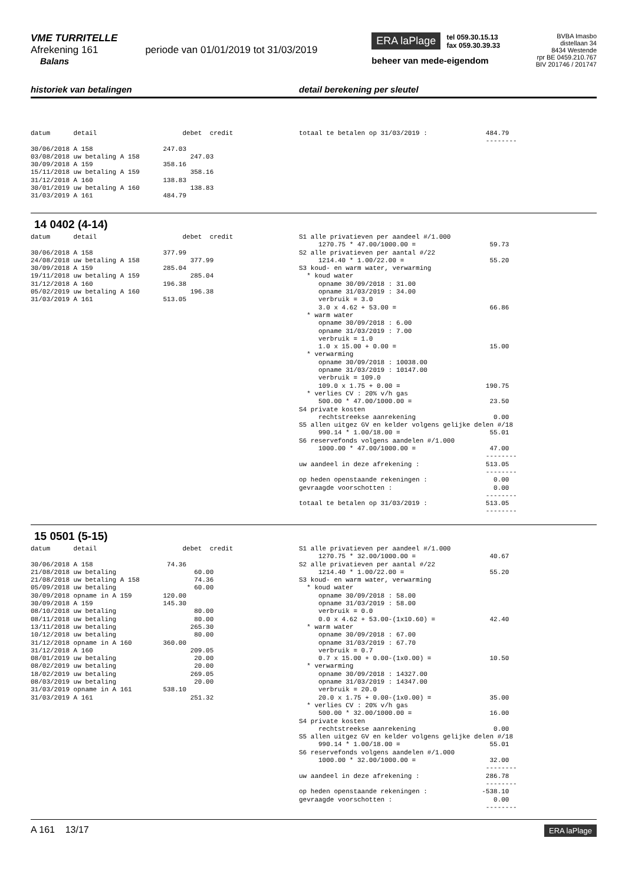VME TURRITELLE
Afrekening 161 periode van 01/01/2019 tot 31/03/2019
Balans
ERA laPlage tel 059.30.15.13
fax 059.30.39.33
beheer van mede-eigendom
BVBA Imasbo
distellaan 34
8434 Westende
rpr BE 0459.210.767
BIV 201746 / 201747
historiek van betalingen detail berekening per sleutel
datum detail debet credit 30/06/2018 A 158 247.03 03/08/2018 uw betaling A 158 247.03 30/09/2018 A 159 358.16 15/11/2018 uw betaling A 159 358.16 31/12/2018 A 160 138.83 30/01/2019 uw betaling A 160 138.83 31/03/2019 A 161 484.79
totaal te betalen op 31/03/2019 : 484.79 --------
14 0402 (4-14)
datum detail debet credit 30/06/2018 A 158 377.99 24/08/2018 uw betaling A 158 377.99 30/09/2018 A 159 285.04 19/11/2018 uw betaling A 159 285.04 31/12/2018 A 160 196.38 05/02/2019 uw betaling A 160 196.38 31/03/2019 A 161 513.05
S1 alle privatieven per aandeel #/1.000 1270.75 * 47.00/1000.00 = 59.73 S2 alle privatieven per aantal #/22 1214.40 * 1.00/22.00 = 55.20 S3 koud- en warm water, verwarming * koud water opname 30/09/2018 : 31.00 opname 31/03/2019 : 34.00 verbruik = 3.0 3.0 x 4.62 + 53.00 = 66.86 * warm water opname 30/09/2018 : 6.00 opname 31/03/2019 : 7.00 verbruik = 1.0 1.0 x 15.00 + 0.00 = 15.00 * verwarming opname 30/09/2018 : 10038.00 opname 31/03/2019 : 10147.00 verbruik = 109.0 109.0 x 1.75 + 0.00 = 190.75 * verlies CV : 20% v/h gas 500.00 * 47.00/1000.00 = 23.50 S4 private kosten rechtstreekse aanrekening 0.00 S5 allen uitgez GV en kelder volgens gelijke delen #/18 990.14 * 1.00/18.00 = 55.01 S6 reservefonds volgens aandelen #/1.000 1000.00 * 47.00/1000.00 = 47.00 -------- uw aandeel in deze afrekening : 513.05 -------- op heden openstaande rekeningen : 0.00 gevraagde voorschotten : 0.00 -------- totaal te betalen op 31/03/2019 : 513.05 --------
15 0501 (5-15)
datum detail debet credit 30/06/2018 A 158 74.36 21/08/2018 uw betaling 60.00 21/08/2018 uw betaling A 158 74.36 05/09/2018 uw betaling 60.00 30/09/2018 opname in A 159 120.00 30/09/2018 A 159 145.30 08/10/2018 uw betaling 80.00 08/11/2018 uw betaling 80.00 13/11/2018 uw betaling 265.30 10/12/2018 uw betaling 80.00 31/12/2018 opname in A 160 360.00 31/12/2018 A 160 209.05 08/01/2019 uw betaling 20.00 08/02/2019 uw betaling 20.00 18/02/2019 uw betaling 269.05 08/03/2019 uw betaling 20.00 31/03/2019 opname in A 161 538.10 31/03/2019 A 161 251.32
S1 alle privatieven per aandeel #/1.000 1270.75 * 32.00/1000.00 = 40.67 S2 alle privatieven per aantal #/22 1214.40 * 1.00/22.00 = 55.20 S3 koud- en warm water, verwarming * koud water opname 30/09/2018 : 58.00 opname 31/03/2019 : 58.00 verbruik = 0.0 0.0 x 4.62 + 53.00-(1x10.60) = 42.40 * warm water opname 30/09/2018 : 67.00 opname 31/03/2019 : 67.70 verbruik = 0.7 0.7 x 15.00 + 0.00-(1x0.00) = 10.50 * verwarming opname 30/09/2018 : 14327.00 opname 31/03/2019 : 14347.00 verbruik = 20.0 20.0 x 1.75 + 0.00-(1x0.00) = 35.00 * verlies CV : 20% v/h gas 500.00 * 32.00/1000.00 = 16.00 S4 private kosten rechtstreekse aanrekening 0.00 S5 allen uitgez GV en kelder volgens gelijke delen #/18 990.14 * 1.00/18.00 = 55.01 S6 reservefonds volgens aandelen #/1.000 1000.00 * 32.00/1000.00 = 32.00 -------- uw aandeel in deze afrekening : 286.78 -------- op heden openstaande rekeningen : -538.10 gevraagde voorschotten : 0.00 --------
A 161 13/17
ERA laPlage